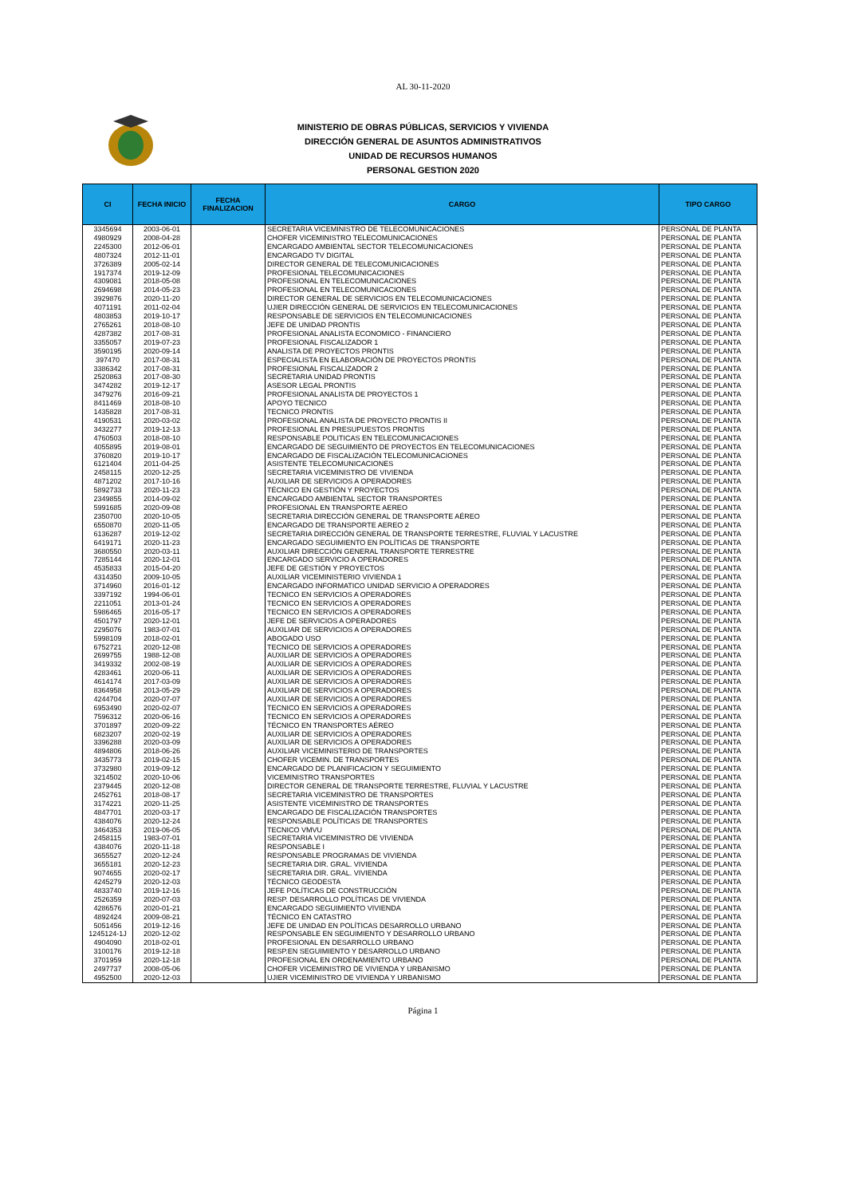AL 30-11-2020
MINISTERIO DE OBRAS PÚBLICAS, SERVICIOS Y VIVIENDA
DIRECCIÓN GENERAL DE ASUNTOS ADMINISTRATIVOS
UNIDAD DE RECURSOS HUMANOS
PERSONAL GESTION 2020
| CI | FECHA INICIO | FECHA FINALIZACION | CARGO | TIPO CARGO |
| --- | --- | --- | --- | --- |
| 3345694 | 2003-06-01 | | SECRETARIA VICEMINISTRO DE TELECOMUNICACIONES | PERSONAL DE PLANTA |
| 4980929 | 2008-04-28 | | CHOFER VICEMINISTRO TELECOMUNICACIONES | PERSONAL DE PLANTA |
| 2245300 | 2012-06-01 | | ENCARGADO AMBIENTAL SECTOR TELECOMUNICACIONES | PERSONAL DE PLANTA |
| 4807324 | 2012-11-01 | | ENCARGADO TV DIGITAL | PERSONAL DE PLANTA |
| 3726389 | 2005-02-14 | | DIRECTOR GENERAL DE TELECOMUNICACIONES | PERSONAL DE PLANTA |
| 1917374 | 2019-12-09 | | PROFESIONAL TELECOMUNICACIONES | PERSONAL DE PLANTA |
| 4309081 | 2018-05-08 | | PROFESIONAL EN TELECOMUNICACIONES | PERSONAL DE PLANTA |
| 2694698 | 2014-05-23 | | PROFESIONAL EN TELECOMUNICACIONES | PERSONAL DE PLANTA |
| 3929876 | 2020-11-20 | | DIRECTOR GENERAL DE SERVICIOS EN TELECOMUNICACIONES | PERSONAL DE PLANTA |
| 4071191 | 2011-02-04 | | UJIER DIRECCIÓN GENERAL DE SERVICIOS EN TELECOMUNICACIONES | PERSONAL DE PLANTA |
| 4803853 | 2019-10-17 | | RESPONSABLE DE SERVICIOS EN TELECOMUNICACIONES | PERSONAL DE PLANTA |
| 2765261 | 2018-08-10 | | JEFE DE UNIDAD PRONTIS | PERSONAL DE PLANTA |
| 4287382 | 2017-08-31 | | PROFESIONAL ANALISTA ECONOMICO - FINANCIERO | PERSONAL DE PLANTA |
| 3355057 | 2019-07-23 | | PROFESIONAL FISCALIZADOR 1 | PERSONAL DE PLANTA |
| 3590195 | 2020-09-14 | | ANALISTA DE PROYECTOS PRONTIS | PERSONAL DE PLANTA |
| 397470 | 2017-08-31 | | ESPECIALISTA EN ELABORACIÓN DE PROYECTOS PRONTIS | PERSONAL DE PLANTA |
| 3386342 | 2017-08-31 | | PROFESIONAL FISCALIZADOR 2 | PERSONAL DE PLANTA |
| 2520863 | 2017-08-30 | | SECRETARIA UNIDAD PRONTIS | PERSONAL DE PLANTA |
| 3474282 | 2019-12-17 | | ASESOR LEGAL PRONTIS | PERSONAL DE PLANTA |
| 3479276 | 2016-09-21 | | PROFESIONAL ANALISTA DE PROYECTOS 1 | PERSONAL DE PLANTA |
| 8411469 | 2018-08-10 | | APOYO TECNICO | PERSONAL DE PLANTA |
| 1435828 | 2017-08-31 | | TECNICO PRONTIS | PERSONAL DE PLANTA |
| 4190531 | 2020-03-02 | | PROFESIONAL ANALISTA DE PROYECTO PRONTIS II | PERSONAL DE PLANTA |
| 3432277 | 2019-12-13 | | PROFESIONAL EN PRESUPUESTOS PRONTIS | PERSONAL DE PLANTA |
| 4760503 | 2018-08-10 | | RESPONSABLE POLITICAS EN TELECOMUNICACIONES | PERSONAL DE PLANTA |
| 4055895 | 2019-08-01 | | ENCARGADO DE SEGUIMIENTO DE PROYECTOS EN TELECOMUNICACIONES | PERSONAL DE PLANTA |
| 3760820 | 2019-10-17 | | ENCARGADO DE FISCALIZACIÓN TELECOMUNICACIONES | PERSONAL DE PLANTA |
| 6121404 | 2011-04-25 | | ASISTENTE TELECOMUNICACIONES | PERSONAL DE PLANTA |
| 2458115 | 2020-12-25 | | SECRETARIA VICEMINISTRO DE VIVIENDA | PERSONAL DE PLANTA |
| 4871202 | 2017-10-16 | | AUXILIAR DE SERVICIOS A OPERADORES | PERSONAL DE PLANTA |
| 5892733 | 2020-11-23 | | TÉCNICO EN GESTIÓN Y PROYECTOS | PERSONAL DE PLANTA |
| 2349855 | 2014-09-02 | | ENCARGADO AMBIENTAL SECTOR TRANSPORTES | PERSONAL DE PLANTA |
| 5991685 | 2020-09-08 | | PROFESIONAL EN TRANSPORTE AEREO | PERSONAL DE PLANTA |
| 2350700 | 2020-10-05 | | SECRETARIA DIRECCIÓN GENERAL DE TRANSPORTE AÉREO | PERSONAL DE PLANTA |
| 6550870 | 2020-11-05 | | ENCARGADO DE TRANSPORTE AEREO 2 | PERSONAL DE PLANTA |
| 6136287 | 2019-12-02 | | SECRETARIA DIRECCIÓN GENERAL DE TRANSPORTE TERRESTRE, FLUVIAL Y LACUSTRE | PERSONAL DE PLANTA |
| 6419171 | 2020-11-23 | | ENCARGADO SEGUIMIENTO EN POLÍTICAS DE TRANSPORTE | PERSONAL DE PLANTA |
| 3680550 | 2020-03-11 | | AUXILIAR DIRECCIÓN GENERAL TRANSPORTE TERRESTRE | PERSONAL DE PLANTA |
| 7285144 | 2020-12-01 | | ENCARGADO SERVICIO A OPERADORES | PERSONAL DE PLANTA |
| 4535833 | 2015-04-20 | | JEFE DE GESTIÓN Y PROYECTOS | PERSONAL DE PLANTA |
| 4314350 | 2009-10-05 | | AUXILIAR VICEMINISTERIO VIVIENDA 1 | PERSONAL DE PLANTA |
| 3714960 | 2016-01-12 | | ENCARGADO INFORMATICO UNIDAD SERVICIO A OPERADORES | PERSONAL DE PLANTA |
| 3397192 | 1994-06-01 | | TECNICO EN SERVICIOS A OPERADORES | PERSONAL DE PLANTA |
| 2211051 | 2013-01-24 | | TECNICO EN SERVICIOS A OPERADORES | PERSONAL DE PLANTA |
| 5986465 | 2016-05-17 | | TECNICO EN SERVICIOS A OPERADORES | PERSONAL DE PLANTA |
| 4501797 | 2020-12-01 | | JEFE DE SERVICIOS A OPERADORES | PERSONAL DE PLANTA |
| 2295076 | 1983-07-01 | | AUXILIAR DE SERVICIOS A OPERADORES | PERSONAL DE PLANTA |
| 5998109 | 2018-02-01 | | ABOGADO USO | PERSONAL DE PLANTA |
| 6752721 | 2020-12-08 | | TECNICO DE SERVICIOS A OPERADORES | PERSONAL DE PLANTA |
| 2699755 | 1988-12-08 | | AUXILIAR DE SERVICIOS A OPERADORES | PERSONAL DE PLANTA |
| 3419332 | 2002-08-19 | | AUXILIAR DE SERVICIOS A OPERADORES | PERSONAL DE PLANTA |
| 4283461 | 2020-06-11 | | AUXILIAR DE SERVICIOS A OPERADORES | PERSONAL DE PLANTA |
| 4614174 | 2017-03-09 | | AUXILIAR DE SERVICIOS A OPERADORES | PERSONAL DE PLANTA |
| 8364958 | 2013-05-29 | | AUXILIAR DE SERVICIOS A OPERADORES | PERSONAL DE PLANTA |
| 4244704 | 2020-07-07 | | AUXILIAR DE SERVICIOS A OPERADORES | PERSONAL DE PLANTA |
| 6953490 | 2020-02-07 | | TECNICO EN SERVICIOS A OPERADORES | PERSONAL DE PLANTA |
| 7596312 | 2020-06-16 | | TECNICO EN SERVICIOS A OPERADORES | PERSONAL DE PLANTA |
| 3701897 | 2020-09-22 | | TÉCNICO EN TRANSPORTES AÉREO | PERSONAL DE PLANTA |
| 6823207 | 2020-02-19 | | AUXILIAR DE SERVICIOS A OPERADORES | PERSONAL DE PLANTA |
| 3396288 | 2020-03-09 | | AUXILIAR DE SERVICIOS A OPERADORES | PERSONAL DE PLANTA |
| 4894806 | 2018-06-26 | | AUXILIAR VICEMINISTERIO DE TRANSPORTES | PERSONAL DE PLANTA |
| 3435773 | 2019-02-15 | | CHOFER VICEMIN. DE TRANSPORTES | PERSONAL DE PLANTA |
| 3732980 | 2019-09-12 | | ENCARGADO DE PLANIFICACION Y SEGUIMIENTO | PERSONAL DE PLANTA |
| 3214502 | 2020-10-06 | | VICEMINISTRO TRANSPORTES | PERSONAL DE PLANTA |
| 2379445 | 2020-12-08 | | DIRECTOR GENERAL DE TRANSPORTE TERRESTRE, FLUVIAL Y LACUSTRE | PERSONAL DE PLANTA |
| 2452761 | 2018-08-17 | | SECRETARIA VICEMINISTRO DE TRANSPORTES | PERSONAL DE PLANTA |
| 3174221 | 2020-11-25 | | ASISTENTE VICEMINISTRO DE TRANSPORTES | PERSONAL DE PLANTA |
| 4847701 | 2020-03-17 | | ENCARGADO DE FISCALIZACIÓN TRANSPORTES | PERSONAL DE PLANTA |
| 4384076 | 2020-12-24 | | RESPONSABLE POLÍTICAS DE TRANSPORTES | PERSONAL DE PLANTA |
| 3464353 | 2019-06-05 | | TECNICO VMVU | PERSONAL DE PLANTA |
| 2458115 | 1983-07-01 | | SECRETARIA VICEMINISTRO DE VIVIENDA | PERSONAL DE PLANTA |
| 4384076 | 2020-11-18 | | RESPONSABLE I | PERSONAL DE PLANTA |
| 3655527 | 2020-12-24 | | RESPONSABLE PROGRAMAS DE VIVIENDA | PERSONAL DE PLANTA |
| 3655181 | 2020-12-23 | | SECRETARIA DIR. GRAL. VIVIENDA | PERSONAL DE PLANTA |
| 9074655 | 2020-02-17 | | SECRETARIA DIR. GRAL. VIVIENDA | PERSONAL DE PLANTA |
| 4245279 | 2020-12-03 | | TÉCNICO GEODESTA | PERSONAL DE PLANTA |
| 4833740 | 2019-12-16 | | JEFE POLÍTICAS DE CONSTRUCCIÓN | PERSONAL DE PLANTA |
| 2526359 | 2020-07-03 | | RESP. DESARROLLO POLÍTICAS DE VIVIENDA | PERSONAL DE PLANTA |
| 4286576 | 2020-01-21 | | ENCARGADO SEGUIMIENTO VIVIENDA | PERSONAL DE PLANTA |
| 4892424 | 2009-08-21 | | TÉCNICO EN CATASTRO | PERSONAL DE PLANTA |
| 5051456 | 2019-12-16 | | JEFE DE UNIDAD EN POLÍTICAS DESARROLLO URBANO | PERSONAL DE PLANTA |
| 1245124-1J | 2020-12-02 | | RESPONSABLE EN SEGUIMIENTO Y DESARROLLO URBANO | PERSONAL DE PLANTA |
| 4904090 | 2018-02-01 | | PROFESIONAL EN DESARROLLO URBANO | PERSONAL DE PLANTA |
| 3100176 | 2019-12-18 | | RESP.EN SEGUIMIENTO Y DESARROLLO URBANO | PERSONAL DE PLANTA |
| 3701959 | 2020-12-18 | | PROFESIONAL EN ORDENAMIENTO URBANO | PERSONAL DE PLANTA |
| 2497737 | 2008-05-06 | | CHOFER VICEMINISTRO DE VIVIENDA Y URBANISMO | PERSONAL DE PLANTA |
| 4952500 | 2020-12-03 | | UJIER VICEMINISTRO DE VIVIENDA Y URBANISMO | PERSONAL DE PLANTA |
Página 1